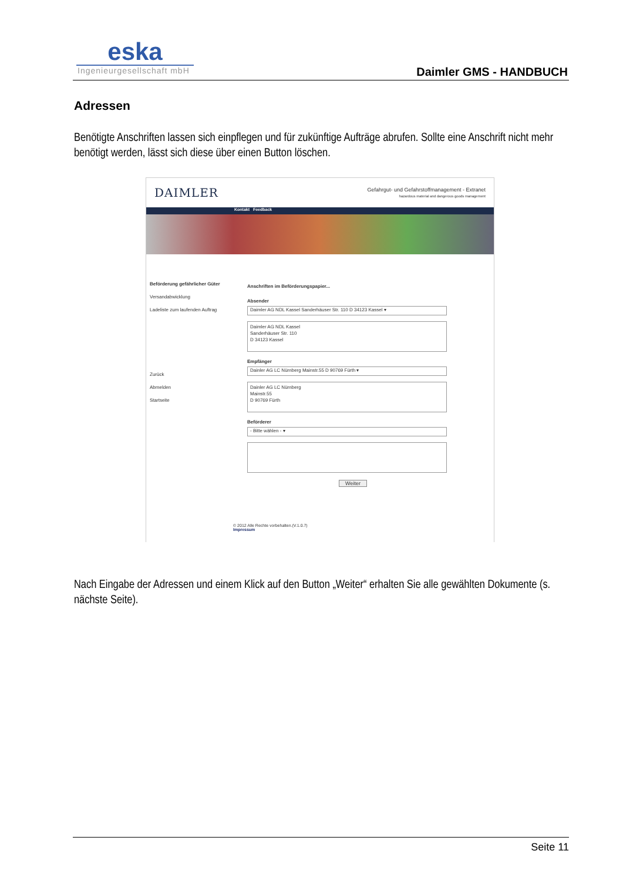eska
Ingenieurgesellschaft mbH
Daimler GMS - HANDBUCH
Adressen
Benötigte Anschriften lassen sich einpflegen und für zukünftige Aufträge abrufen. Sollte eine Anschrift nicht mehr benötigt werden, lässt sich diese über einen Button löschen.
DAIMLER Gefahrgut- und Gefahrstoffmanagement - Extranet
hazardous material and dangerous goods management
Kontakt Feedback
Beförderung gefährlicher Güter
Versandabwicklung
Ladeliste zum laufenden Auftrag
Zurück
Abmelden
Startseite
Anschriften im Beförderungspapier...
Absender
Daimler AG NDL Kassel Sanderhäuser Str. 110 D 34123 Kassel ▾
Daimler AG NDL Kassel
Sanderhäuser Str. 110
D 34123 Kassel
Empfänger
Dainler AG LC Nürnberg Mainstr.55 D 90769 Fürth ▾
Dainler AG LC Nürnberg
Mainstr.55
D 90769 Fürth
Beförderer
- Bitte wählen - ▾
Weiter
© 2012 Alle Rechte vorbehalten.(V.1.0.7)
Impressum
Nach Eingabe der Adressen und einem Klick auf den Button „Weiter“ erhalten Sie alle gewählten Dokumente (s. nächste Seite).
Seite 11